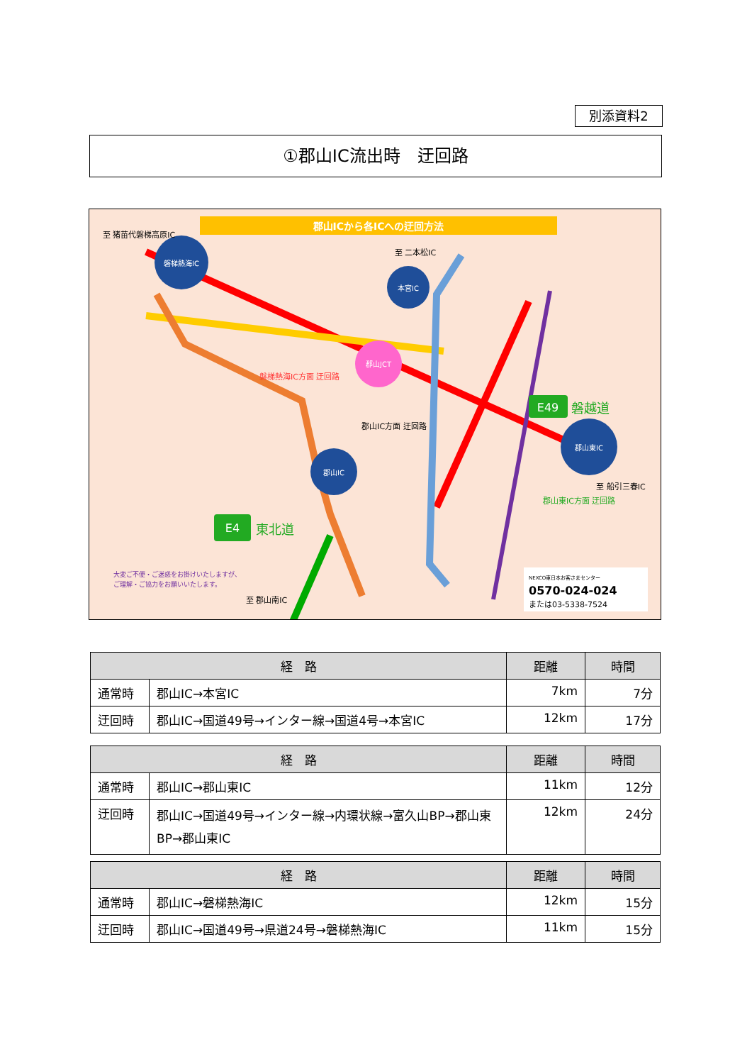別添資料2
①郡山IC流出時　迂回路
郡山ICから各ICへの迂回方法
磐梯熱海IC
本宮IC
郡山JCT
郡山IC
郡山東IC
至 猪苗代磐梯高原IC
至 二本松IC
至 船引三春IC
至 郡山南IC
郡山IC方面 迂回路
磐梯熱海IC方面 迂回路
郡山東IC方面 迂回路
E49
磐越道
E4
東北道
大変ご不便・ご迷惑をお掛けいたしますが、
ご理解・ご協力をお願いいたします。
NEXCO東日本お客さまセンター
0570-024-024
または03-5338-7524
| 経 路 | | 距離 | 時間 |
| --- | --- | --- | --- |
| 通常時 | 郡山IC→本宮IC | 7km | 7分 |
| 迂回時 | 郡山IC→国道49号→インター線→国道4号→本宮IC | 12km | 17分 |
| 経 路 | | 距離 | 時間 |
| --- | --- | --- | --- |
| 通常時 | 郡山IC→郡山東IC | 11km | 12分 |
| 迂回時 | 郡山IC→国道49号→インター線→内環状線→富久山BP→郡山東BP→郡山東IC | 12km | 24分 |
| 経 路 | | 距離 | 時間 |
| --- | --- | --- | --- |
| 通常時 | 郡山IC→磐梯熱海IC | 12km | 15分 |
| 迂回時 | 郡山IC→国道49号→県道24号→磐梯熱海IC | 11km | 15分 |